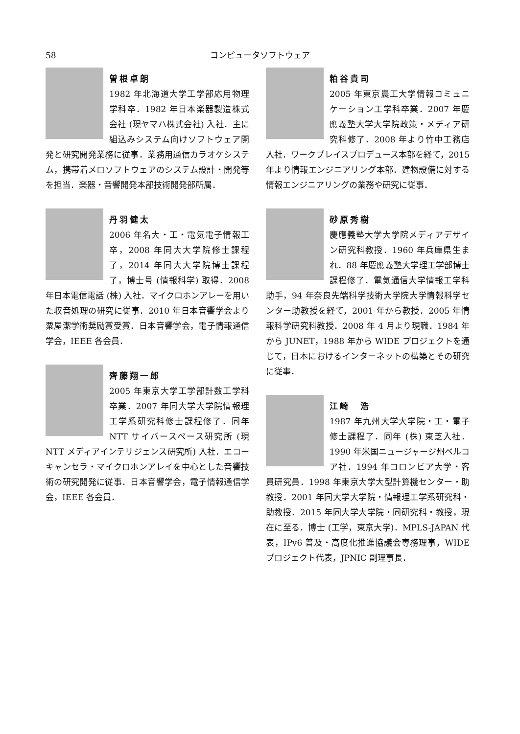58 コンピュータソフトウェア
曽根卓朗
1982 年北海道大学工学部応用物理学科卒．1982 年日本楽器製造株式会社 (現ヤマハ株式会社) 入社．主に組込みシステム向けソフトウェア開発と研究開発業務に従事．業務用通信カラオケシステム，携帯着メロソフトウェアのシステム設計・開発等を担当．楽器・音響開発本部技術開発部所属．
丹羽健太
2006 年名大・工・電気電子情報工卒，2008 年同大大学院修士課程了，2014 年同大大学院博士課程了，博士号 (情報科学) 取得．2008 年日本電信電話 (株) 入社．マイクロホンアレーを用いた収音処理の研究に従事．2010 年日本音響学会より粟屋潔学術奨励賞受賞．日本音響学会，電子情報通信学会，IEEE 各会員．
齊藤翔一郎
2005 年東京大学工学部計数工学科卒業．2007 年同大学大学院情報理工学系研究科修士課程修了．同年 NTT サイバースペース研究所 (現 NTT メディアインテリジェンス研究所) 入社．エコーキャンセラ・マイクロホンアレイを中心とした音響技術の研究開発に従事．日本音響学会，電子情報通信学会，IEEE 各会員．
粕谷貴司
2005 年東京農工大学情報コミュニケーション工学科卒業．2007 年慶應義塾大学大学院政策・メディア研究科修了．2008 年より竹中工務店入社．ワークプレイスプロデュース本部を経て，2015 年より情報エンジニアリング本部．建物設備に対する情報エンジニアリングの業務や研究に従事．
砂原秀樹
慶應義塾大学大学院メディアデザイン研究科教授．1960 年兵庫県生まれ．88 年慶應義塾大学理工学部博士課程修了．電気通信大学情報工学科助手，94 年奈良先端科学技術大学院大学情報科学センター助教授を経て，2001 年から教授．2005 年情報科学研究科教授．2008 年 4 月より現職．1984 年から JUNET，1988 年から WIDE プロジェクトを通じて，日本におけるインターネットの構築とその研究に従事．
江崎　浩
1987 年九州大学大学院・工・電子修士課程了．同年 (株) 東芝入社．1990 年米国ニュージャージ州ベルコア社．1994 年コロンビア大学・客員研究員．1998 年東京大学大型計算機センター・助教授．2001 年同大学大学院・情報理工学系研究科・助教授．2015 年同大学大学院・同研究科・教授，現在に至る．博士 (工学，東京大学)．MPLS-JAPAN 代表，IPv6 普及・高度化推進協議会専務理事，WIDE プロジェクト代表，JPNIC 副理事長．